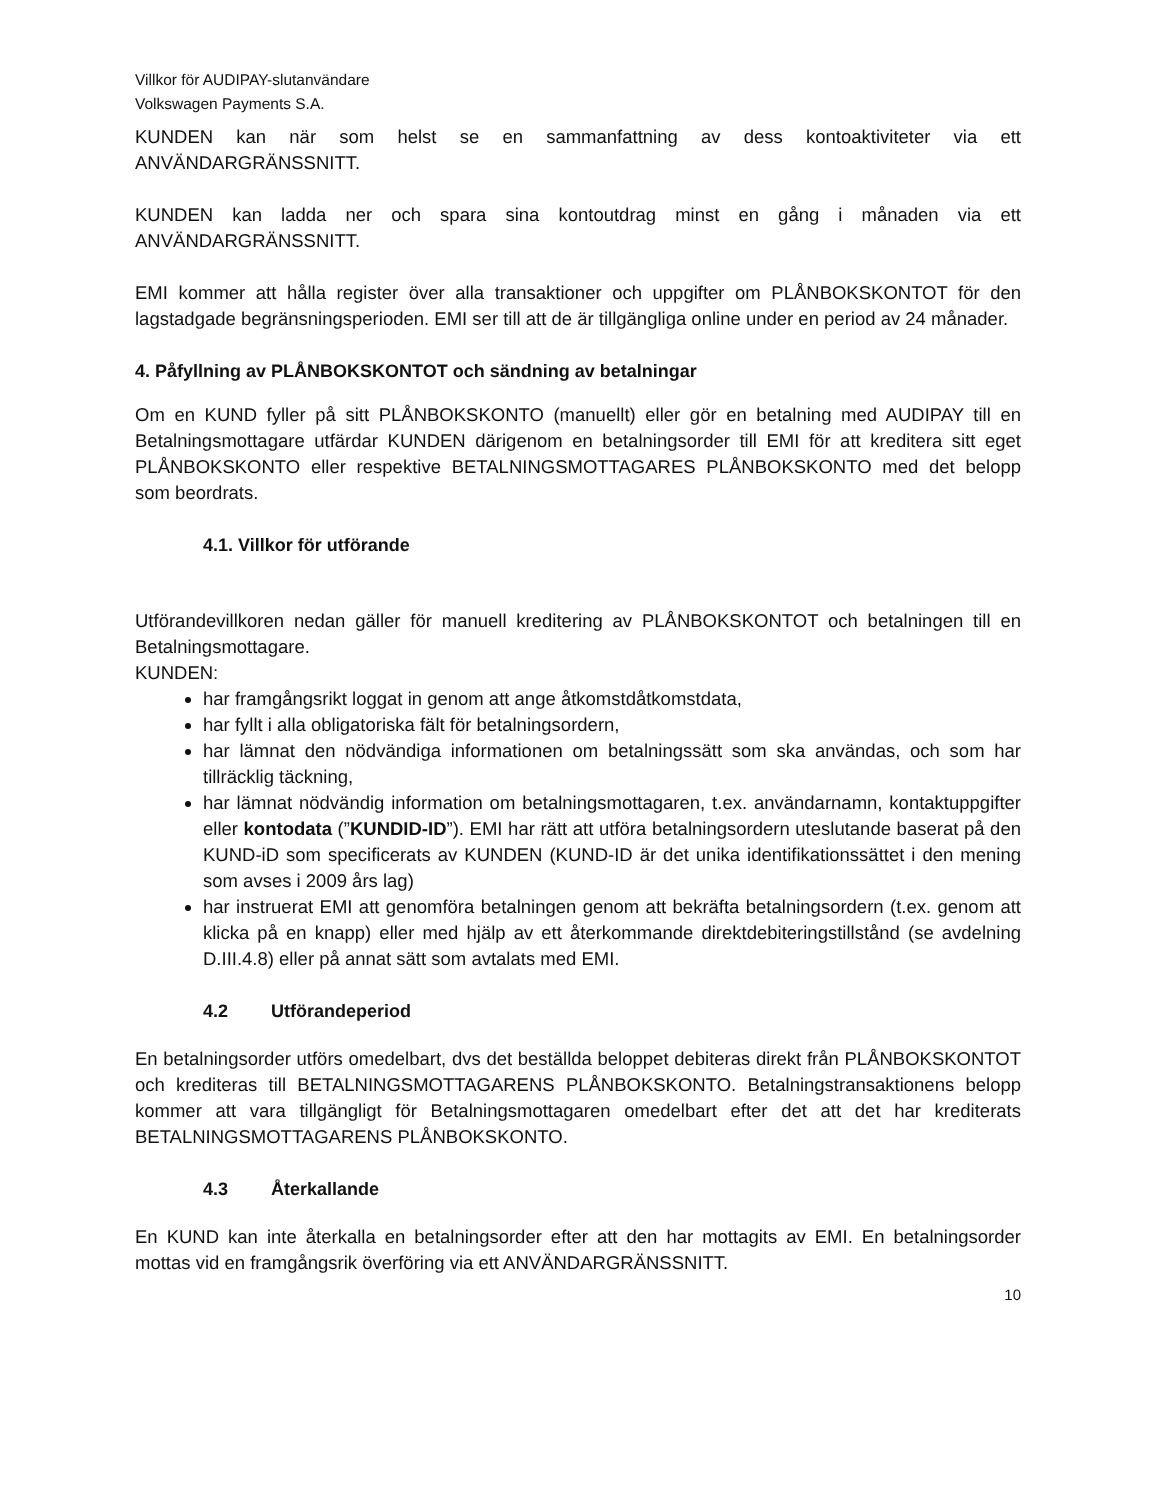Villkor för AUDIPAY-slutanvändare
Volkswagen Payments S.A.
KUNDEN kan när som helst se en sammanfattning av dess kontoaktiviteter via ett ANVÄNDARGRÄNSSNITT.
KUNDEN kan ladda ner och spara sina kontoutdrag minst en gång i månaden via ett ANVÄNDARGRÄNSSNITT.
EMI kommer att hålla register över alla transaktioner och uppgifter om PLÅNBOKSKONTOT för den lagstadgade begränsningsperioden. EMI ser till att de är tillgängliga online under en period av 24 månader.
4. Påfyllning av PLÅNBOKSKONTOT och sändning av betalningar
Om en KUND fyller på sitt PLÅNBOKSKONTO (manuellt) eller gör en betalning med AUDIPAY till en Betalningsmottagare utfärdar KUNDEN därigenom en betalningsorder till EMI för att kreditera sitt eget PLÅNBOKSKONTO eller respektive BETALNINGSMOTTAGARES PLÅNBOKSKONTO med det belopp som beordrats.
4.1. Villkor för utförande
Utförandevillkoren nedan gäller för manuell kreditering av PLÅNBOKSKONTOT och betalningen till en Betalningsmottagare.
KUNDEN:
har framgångsrikt loggat in genom att ange åtkomstdåtkomstdata,
har fyllt i alla obligatoriska fält för betalningsordern,
har lämnat den nödvändiga informationen om betalningssätt som ska användas, och som har tillräcklig täckning,
har lämnat nödvändig information om betalningsmottagaren, t.ex. användarnamn, kontaktuppgifter eller kontodata (”KUNDID-ID”). EMI har rätt att utföra betalningsordern uteslutande baserat på den KUND-iD som specificerats av KUNDEN (KUND-ID är det unika identifikationssättet i den mening som avses i 2009 års lag)
har instruerat EMI att genomföra betalningen genom att bekräfta betalningsordern (t.ex. genom att klicka på en knapp) eller med hjälp av ett återkommande direktdebiteringstillstånd (se avdelning D.III.4.8) eller på annat sätt som avtalats med EMI.
4.2 Utförandeperiod
En betalningsorder utförs omedelbart, dvs det beställda beloppet debiteras direkt från PLÅNBOKSKONTOT och krediteras till BETALNINGSMOTTAGARENS PLÅNBOKSKONTO. Betalningstransaktionens belopp kommer att vara tillgängligt för Betalningsmottagaren omedelbart efter det att det har krediterats BETALNINGSMOTTAGARENS PLÅNBOKSKONTO.
4.3 Återkallande
En KUND kan inte återkalla en betalningsorder efter att den har mottagits av EMI. En betalningsorder mottas vid en framgångsrik överföring via ett ANVÄNDARGRÄNSSNITT.
10